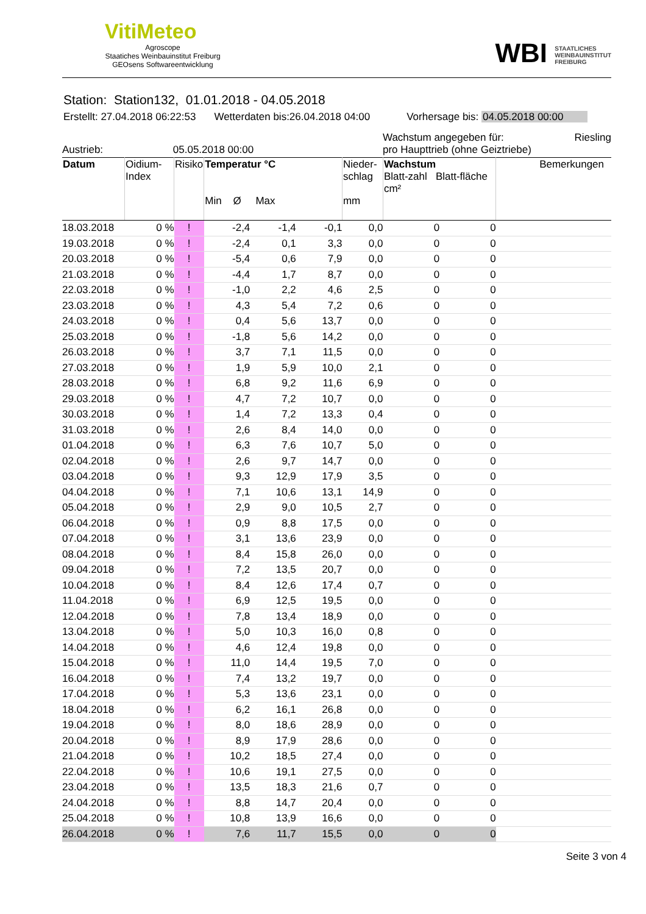VitiMeteo
Agroscope
Staatiches Weinbauinstitut Freiburg
GEOsens Softwareentwicklung
WBI STAATLICHES
WEINBAUINSTITUT
FREIBURG
Station: Station132, 01.01.2018 - 04.05.2018
Erstellt: 27.04.2018 06:22:53 Wetterdaten bis:26.04.2018 04:00 Vorhersage bis: 04.05.2018 00:00
Austrieb: 05.05.2018 00:00
Wachstum angegeben für: Riesling
pro Haupttrieb (ohne Geiztriebe)
| Datum | Oidium- Index | Risiko | Temperatur °C Min Ø Max | | | Nieder- schlag mm | Wachstum Blatt-zahl Blatt-fläche cm² | | Bemerkungen |
| --- | --- | --- | --- | --- | --- | --- | --- | --- | --- |
| 18.03.2018 | 0 % | ! | -2,4 | -1,4 | -0,1 | 0,0 | 0 | 0 | |
| 19.03.2018 | 0 % | ! | -2,4 | 0,1 | 3,3 | 0,0 | 0 | 0 | |
| 20.03.2018 | 0 % | ! | -5,4 | 0,6 | 7,9 | 0,0 | 0 | 0 | |
| 21.03.2018 | 0 % | ! | -4,4 | 1,7 | 8,7 | 0,0 | 0 | 0 | |
| 22.03.2018 | 0 % | ! | -1,0 | 2,2 | 4,6 | 2,5 | 0 | 0 | |
| 23.03.2018 | 0 % | ! | 4,3 | 5,4 | 7,2 | 0,6 | 0 | 0 | |
| 24.03.2018 | 0 % | ! | 0,4 | 5,6 | 13,7 | 0,0 | 0 | 0 | |
| 25.03.2018 | 0 % | ! | -1,8 | 5,6 | 14,2 | 0,0 | 0 | 0 | |
| 26.03.2018 | 0 % | ! | 3,7 | 7,1 | 11,5 | 0,0 | 0 | 0 | |
| 27.03.2018 | 0 % | ! | 1,9 | 5,9 | 10,0 | 2,1 | 0 | 0 | |
| 28.03.2018 | 0 % | ! | 6,8 | 9,2 | 11,6 | 6,9 | 0 | 0 | |
| 29.03.2018 | 0 % | ! | 4,7 | 7,2 | 10,7 | 0,0 | 0 | 0 | |
| 30.03.2018 | 0 % | ! | 1,4 | 7,2 | 13,3 | 0,4 | 0 | 0 | |
| 31.03.2018 | 0 % | ! | 2,6 | 8,4 | 14,0 | 0,0 | 0 | 0 | |
| 01.04.2018 | 0 % | ! | 6,3 | 7,6 | 10,7 | 5,0 | 0 | 0 | |
| 02.04.2018 | 0 % | ! | 2,6 | 9,7 | 14,7 | 0,0 | 0 | 0 | |
| 03.04.2018 | 0 % | ! | 9,3 | 12,9 | 17,9 | 3,5 | 0 | 0 | |
| 04.04.2018 | 0 % | ! | 7,1 | 10,6 | 13,1 | 14,9 | 0 | 0 | |
| 05.04.2018 | 0 % | ! | 2,9 | 9,0 | 10,5 | 2,7 | 0 | 0 | |
| 06.04.2018 | 0 % | ! | 0,9 | 8,8 | 17,5 | 0,0 | 0 | 0 | |
| 07.04.2018 | 0 % | ! | 3,1 | 13,6 | 23,9 | 0,0 | 0 | 0 | |
| 08.04.2018 | 0 % | ! | 8,4 | 15,8 | 26,0 | 0,0 | 0 | 0 | |
| 09.04.2018 | 0 % | ! | 7,2 | 13,5 | 20,7 | 0,0 | 0 | 0 | |
| 10.04.2018 | 0 % | ! | 8,4 | 12,6 | 17,4 | 0,7 | 0 | 0 | |
| 11.04.2018 | 0 % | ! | 6,9 | 12,5 | 19,5 | 0,0 | 0 | 0 | |
| 12.04.2018 | 0 % | ! | 7,8 | 13,4 | 18,9 | 0,0 | 0 | 0 | |
| 13.04.2018 | 0 % | ! | 5,0 | 10,3 | 16,0 | 0,8 | 0 | 0 | |
| 14.04.2018 | 0 % | ! | 4,6 | 12,4 | 19,8 | 0,0 | 0 | 0 | |
| 15.04.2018 | 0 % | ! | 11,0 | 14,4 | 19,5 | 7,0 | 0 | 0 | |
| 16.04.2018 | 0 % | ! | 7,4 | 13,2 | 19,7 | 0,0 | 0 | 0 | |
| 17.04.2018 | 0 % | ! | 5,3 | 13,6 | 23,1 | 0,0 | 0 | 0 | |
| 18.04.2018 | 0 % | ! | 6,2 | 16,1 | 26,8 | 0,0 | 0 | 0 | |
| 19.04.2018 | 0 % | ! | 8,0 | 18,6 | 28,9 | 0,0 | 0 | 0 | |
| 20.04.2018 | 0 % | ! | 8,9 | 17,9 | 28,6 | 0,0 | 0 | 0 | |
| 21.04.2018 | 0 % | ! | 10,2 | 18,5 | 27,4 | 0,0 | 0 | 0 | |
| 22.04.2018 | 0 % | ! | 10,6 | 19,1 | 27,5 | 0,0 | 0 | 0 | |
| 23.04.2018 | 0 % | ! | 13,5 | 18,3 | 21,6 | 0,7 | 0 | 0 | |
| 24.04.2018 | 0 % | ! | 8,8 | 14,7 | 20,4 | 0,0 | 0 | 0 | |
| 25.04.2018 | 0 % | ! | 10,8 | 13,9 | 16,6 | 0,0 | 0 | 0 | |
| 26.04.2018 | 0 % | ! | 7,6 | 11,7 | 15,5 | 0,0 | 0 | 0 | |
Seite 3 von 4